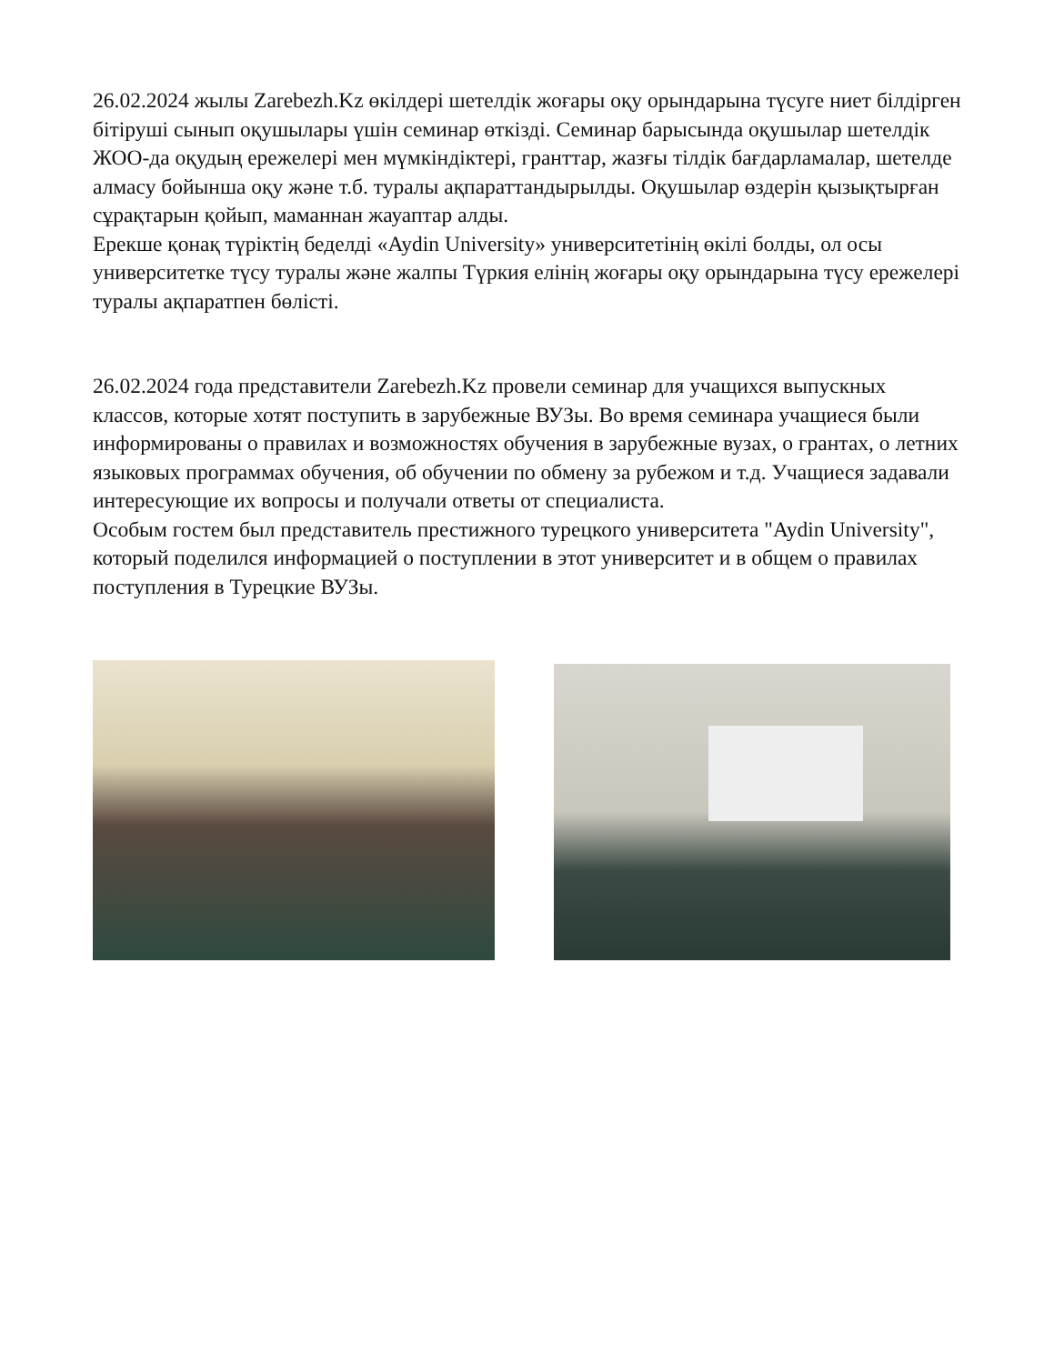26.02.2024 жылы Zarebezh.Kz өкілдері шетелдік жоғары оқу орындарына түсуге ниет білдірген бітіруші сынып оқушылары үшін семинар өткізді. Семинар барысында оқушылар шетелдік ЖОО-да оқудың ережелері мен мүмкіндіктері, гранттар, жазғы тілдік бағдарламалар, шетелде алмасу бойынша оқу және т.б. туралы ақпараттандырылды. Оқушылар өздерін қызықтырған сұрақтарын қойып, маманнан жауаптар алды.
Ерекше қонақ түріктің беделді «Aydin University» университетінің өкілі болды, ол осы университетке түсу туралы және жалпы Түркия елінің жоғары оқу орындарына түсу ережелері туралы ақпаратпен бөлісті.
26.02.2024 года представители Zarebezh.Kz провели семинар для учащихся выпускных классов, которые хотят поступить в зарубежные ВУЗы. Во время семинара учащиеся были информированы о правилах и возможностях обучения в зарубежные вузах, о грантах, о летних языковых программах обучения, об обучении по обмену за рубежом и т.д. Учащиеся задавали интересующие их вопросы и получали ответы от специалиста.
Особым гостем был представитель престижного турецкого университета "Aydin University", который поделился информацией о поступлении в этот университет и в общем о правилах поступления в Турецкие ВУЗы.